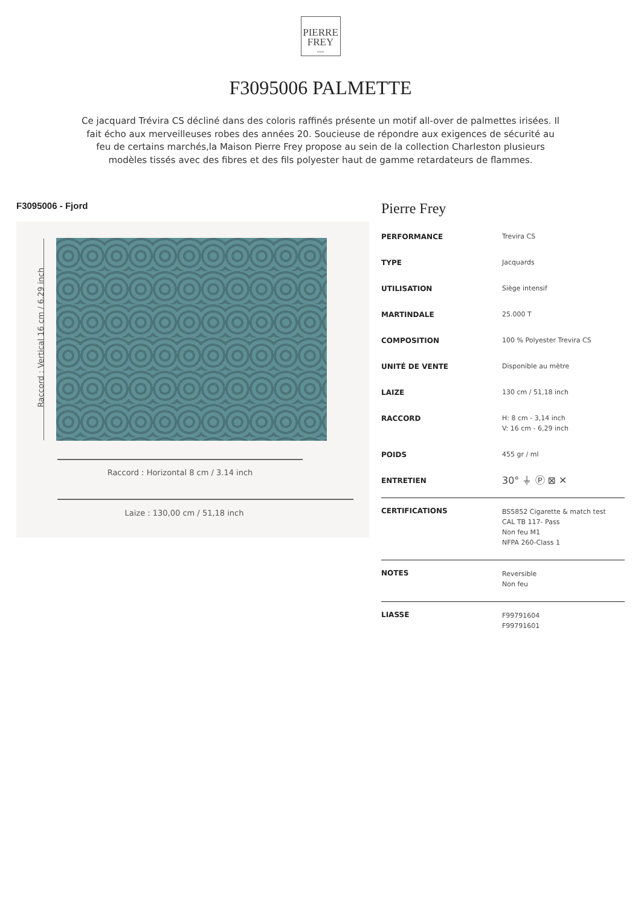PIERRE
FREY
PARIS
F3095006 PALMETTE
Ce jacquard Trévira CS décliné dans des coloris raffinés présente un motif all-over de palmettes irisées. Il fait écho aux merveilleuses robes des années 20. Soucieuse de répondre aux exigences de sécurité au feu de certains marchés,la Maison Pierre Frey propose au sein de la collection Charleston plusieurs modèles tissés avec des fibres et des fils polyester haut de gamme retardateurs de flammes.
F3095006 - Fjord
Raccord : Vertical 16 cm / 6.29 inch
Raccord : Horizontal 8 cm / 3.14 inch
Laize : 130,00 cm / 51,18 inch
Pierre Frey
| PERFORMANCE | Trevira CS |
| TYPE | Jacquards |
| UTILISATION | Siège intensif |
| MARTINDALE | 25.000 T |
| COMPOSITION | 100 % Polyester Trevira CS |
| UNITÉ DE VENTE | Disponible au mètre |
| LAIZE | 130 cm / 51,18 inch |
| RACCORD | H: 8 cm - 3,14 inch V: 16 cm - 6,29 inch |
| POIDS | 455 gr / ml |
| ENTRETIEN | 30° ⏚ Ⓟ ⊠ ✕ |
| CERTIFICATIONS | BS5852 Cigarette & match test CAL TB 117- Pass Non feu M1 NFPA 260-Class 1 |
| NOTES | Reversible Non feu |
| LIASSE | F99791604 F99791601 |